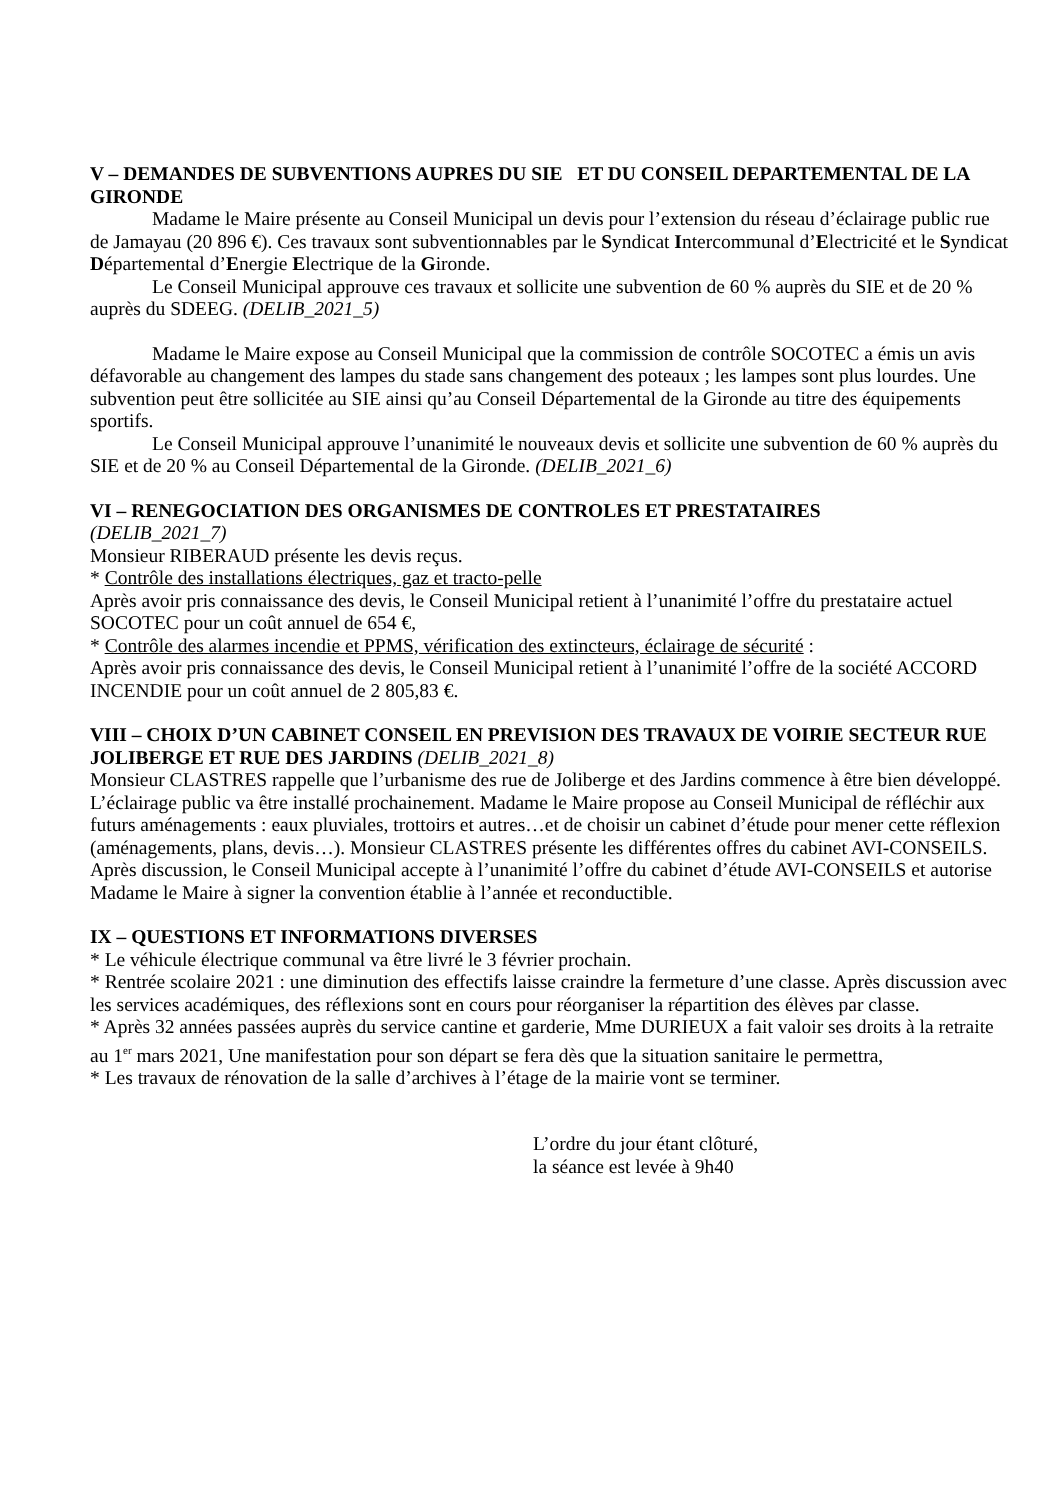V – DEMANDES DE SUBVENTIONS AUPRES DU SIE ET DU CONSEIL DEPARTEMENTAL DE LA GIRONDE
Madame le Maire présente au Conseil Municipal un devis pour l’extension du réseau d’éclairage public rue de Jamayau (20 896 €). Ces travaux sont subventionnables par le Syndicat Intercommunal d’Electricité et le Syndicat Départemental d’Energie Electrique de la Gironde.
Le Conseil Municipal approuve ces travaux et sollicite une subvention de 60 % auprès du SIE et de 20 % auprès du SDEEG. (DELIB_2021_5)
Madame le Maire expose au Conseil Municipal que la commission de contrôle SOCOTEC a émis un avis défavorable au changement des lampes du stade sans changement des poteaux ; les lampes sont plus lourdes. Une subvention peut être sollicitée au SIE ainsi qu’au Conseil Départemental de la Gironde au titre des équipements sportifs.
Le Conseil Municipal approuve l’unanimité le nouveaux devis et sollicite une subvention de 60 % auprès du SIE et de 20 % au Conseil Départemental de la Gironde. (DELIB_2021_6)
VI – RENEGOCIATION DES ORGANISMES DE CONTROLES ET PRESTATAIRES
(DELIB_2021_7)
Monsieur RIBERAUD présente les devis reçus.
* Contrôle des installations électriques, gaz et tracto-pelle
Après avoir pris connaissance des devis, le Conseil Municipal retient à l’unanimité l’offre du prestataire actuel SOCOTEC pour un coût annuel de 654 €,
* Contrôle des alarmes incendie et PPMS, vérification des extincteurs, éclairage de sécurité :
Après avoir pris connaissance des devis, le Conseil Municipal retient à l’unanimité l’offre de la société ACCORD INCENDIE pour un coût annuel de 2 805,83 €.
VIII – CHOIX D’UN CABINET CONSEIL EN PREVISION DES TRAVAUX DE VOIRIE SECTEUR RUE JOLIBERGE ET RUE DES JARDINS (DELIB_2021_8)
Monsieur CLASTRES rappelle que l’urbanisme des rue de Joliberge et des Jardins commence à être bien développé. L’éclairage public va être installé prochainement. Madame le Maire propose au Conseil Municipal de réfléchir aux futurs aménagements : eaux pluviales, trottoirs et autres…et de choisir un cabinet d’étude pour mener cette réflexion (aménagements, plans, devis…). Monsieur CLASTRES présente les différentes offres du cabinet AVI-CONSEILS.
Après discussion, le Conseil Municipal accepte à l’unanimité l’offre du cabinet d’étude AVI-CONSEILS et autorise Madame le Maire à signer la convention établie à l’année et reconductible.
IX – QUESTIONS ET INFORMATIONS DIVERSES
* Le véhicule électrique communal va être livré le 3 février prochain.
* Rentrée scolaire 2021 : une diminution des effectifs laisse craindre la fermeture d’une classe. Après discussion avec les services académiques, des réflexions sont en cours pour réorganiser la répartition des élèves par classe.
* Après 32 années passées auprès du service cantine et garderie, Mme DURIEUX a fait valoir ses droits à la retraite au 1<sup>er</sup> mars 2021, Une manifestation pour son départ se fera dès que la situation sanitaire le permettra,
* Les travaux de rénovation de la salle d’archives à l’étage de la mairie vont se terminer.
L’ordre du jour étant clôturé,
la séance est levée à 9h40